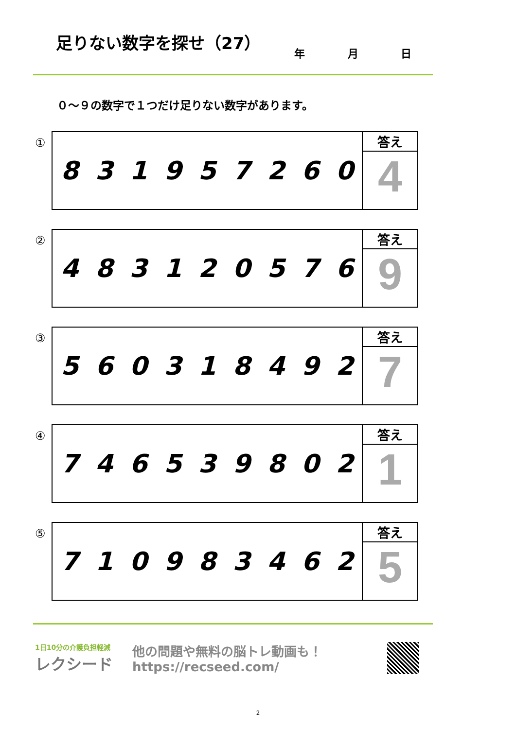足りない数字を探せ（27）
年 月 日
０～９の数字で１つだけ足りない数字があります。
① 831957260
答え
4
② 483120576
答え
9
③ 560318492
答え
7
④ 746539802
答え
1
⑤ 710983462
答え
5
1日10分の介護負担軽減
レクシード
他の問題や無料の脳トレ動画も！
https://recseed.com/
2